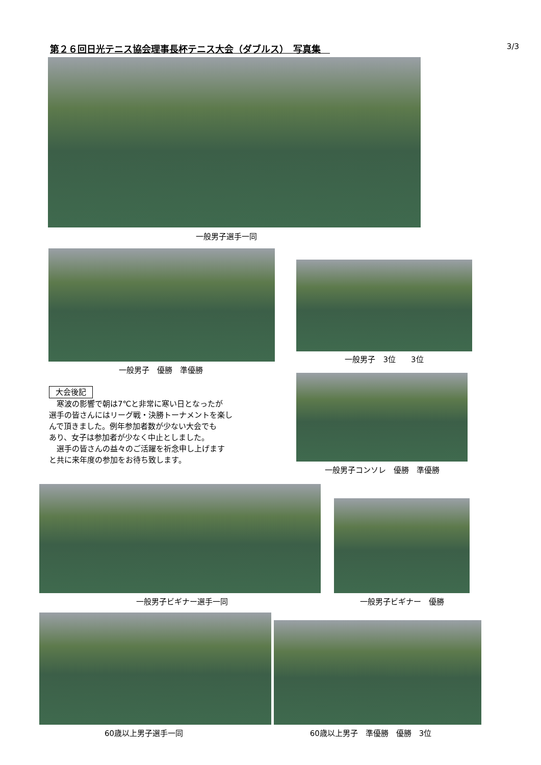第２６回日光テニス協会理事長杯テニス大会（ダブルス）　写真集　3/3
一般男子選手一同
一般男子　優勝　準優勝
一般男子　3位　　3位
大会後記
　寒波の影響で朝は7℃と非常に寒い日となったが
選手の皆さんにはリーグ戦・決勝トーナメントを楽し
んで頂きました。例年参加者数が少ない大会でも
あり、女子は参加者が少なく中止としました。
　選手の皆さんの益々のご活躍を祈念申し上げます
と共に来年度の参加をお待ち致します。
一般男子コンソレ　優勝　準優勝
一般男子ビギナー選手一同 一般男子ビギナー　優勝
60歳以上男子選手一同 60歳以上男子　準優勝　優勝　3位